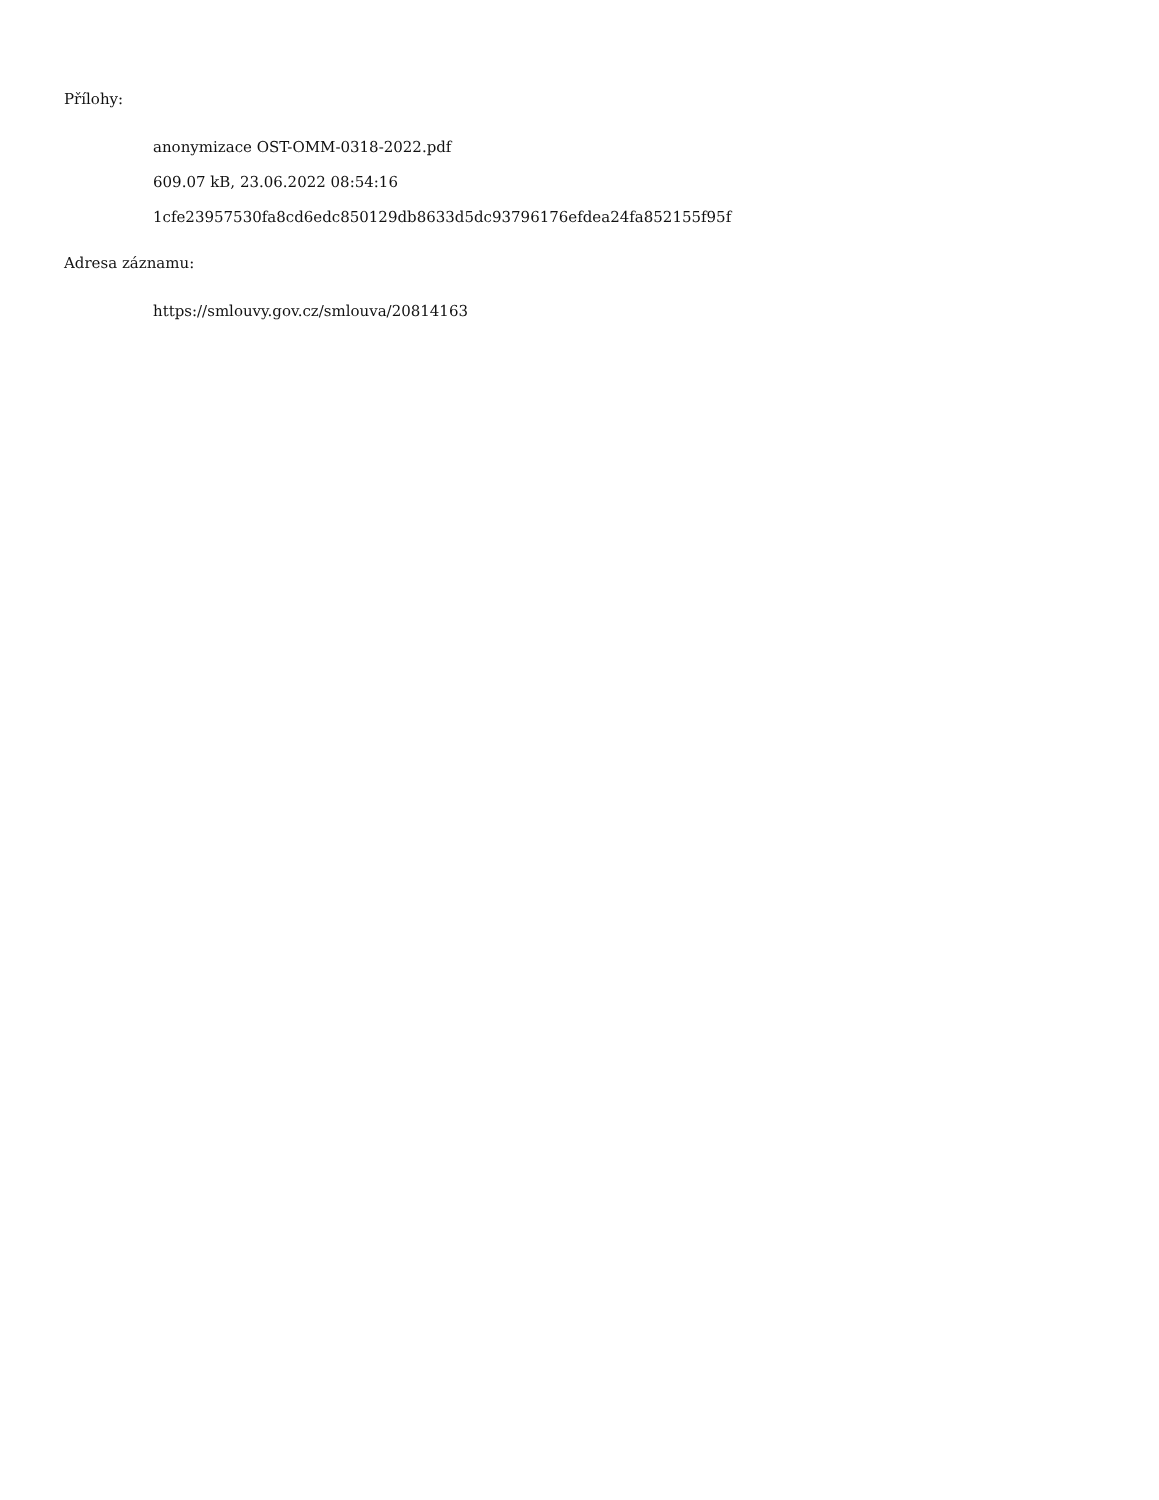Přílohy:
anonymizace OST-OMM-0318-2022.pdf
609.07 kB, 23.06.2022 08:54:16
1cfe23957530fa8cd6edc850129db8633d5dc93796176efdea24fa852155f95f
Adresa záznamu:
https://smlouvy.gov.cz/smlouva/20814163